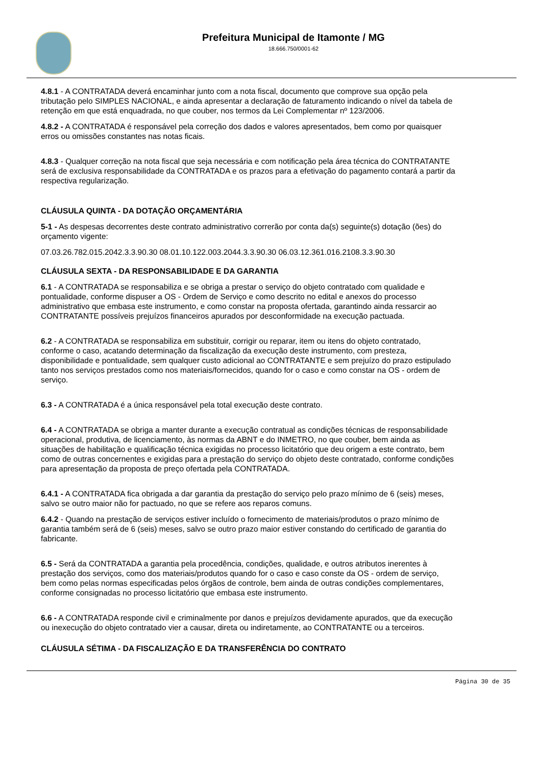Prefeitura Municipal de Itamonte / MG
18.666.750/0001-62
4.8.1 - A CONTRATADA deverá encaminhar junto com a nota fiscal, documento que comprove sua opção pela
tributação pelo SIMPLES NACIONAL, e ainda apresentar a declaração de faturamento indicando o nível da tabela de
retenção em que está enquadrada, no que couber, nos termos da Lei Complementar nº 123/2006.
4.8.2 - A CONTRATADA é responsável pela correção dos dados e valores apresentados, bem como por quaisquer
erros ou omissões constantes nas notas ficais.
4.8.3 - Qualquer correção na nota fiscal que seja necessária e com notificação pela área técnica do CONTRATANTE
será de exclusiva responsabilidade da CONTRATADA e os prazos para a efetivação do pagamento contará a partir da
respectiva regularização.
CLÁUSULA QUINTA - DA DOTAÇÃO ORÇAMENTÁRIA
5-1 - As despesas decorrentes deste contrato administrativo correrão por conta da(s) seguinte(s) dotação (ões) do
orçamento vigente:
07.03.26.782.015.2042.3.3.90.30 08.01.10.122.003.2044.3.3.90.30 06.03.12.361.016.2108.3.3.90.30
CLÁUSULA SEXTA - DA RESPONSABILIDADE E DA GARANTIA
6.1 - A CONTRATADA se responsabiliza e se obriga a prestar o serviço do objeto contratado com qualidade e
pontualidade, conforme dispuser a OS - Ordem de Serviço e como descrito no edital e anexos do processo
administrativo que embasa este instrumento, e como constar na proposta ofertada, garantindo ainda ressarcir ao
CONTRATANTE possíveis prejuízos financeiros apurados por desconformidade na execução pactuada.
6.2 - A CONTRATADA se responsabiliza em substituir, corrigir ou reparar, item ou itens do objeto contratado,
conforme o caso, acatando determinação da fiscalização da execução deste instrumento, com presteza,
disponibilidade e pontualidade, sem qualquer custo adicional ao CONTRATANTE e sem prejuízo do prazo estipulado
tanto nos serviços prestados como nos materiais/fornecidos, quando for o caso e como constar na OS - ordem de
serviço.
6.3 - A CONTRATADA é a única responsável pela total execução deste contrato.
6.4 - A CONTRATADA se obriga a manter durante a execução contratual as condições técnicas de responsabilidade
operacional, produtiva, de licenciamento, às normas da ABNT e do INMETRO, no que couber, bem ainda as
situações de habilitação e qualificação técnica exigidas no processo licitatório que deu origem a este contrato, bem
como de outras concernentes e exigidas para a prestação do serviço do objeto deste contratado, conforme condições
para apresentação da proposta de preço ofertada pela CONTRATADA.
6.4.1 - A CONTRATADA fica obrigada a dar garantia da prestação do serviço pelo prazo mínimo de 6 (seis) meses,
salvo se outro maior não for pactuado, no que se refere aos reparos comuns.
6.4.2 - Quando na prestação de serviços estiver incluído o fornecimento de materiais/produtos o prazo mínimo de
garantia também será de 6 (seis) meses, salvo se outro prazo maior estiver constando do certificado de garantia do
fabricante.
6.5 - Será da CONTRATADA a garantia pela procedência, condições, qualidade, e outros atributos inerentes à
prestação dos serviços, como dos materiais/produtos quando for o caso e caso conste da OS - ordem de serviço,
bem como pelas normas especificadas pelos órgãos de controle, bem ainda de outras condições complementares,
conforme consignadas no processo licitatório que embasa este instrumento.
6.6 - A CONTRATADA responde civil e criminalmente por danos e prejuízos devidamente apurados, que da execução
ou inexecução do objeto contratado vier a causar, direta ou indiretamente, ao CONTRATANTE ou a terceiros.
CLÁUSULA SÉTIMA - DA FISCALIZAÇÃO E DA TRANSFERÊNCIA DO CONTRATO
Página 30 de 35